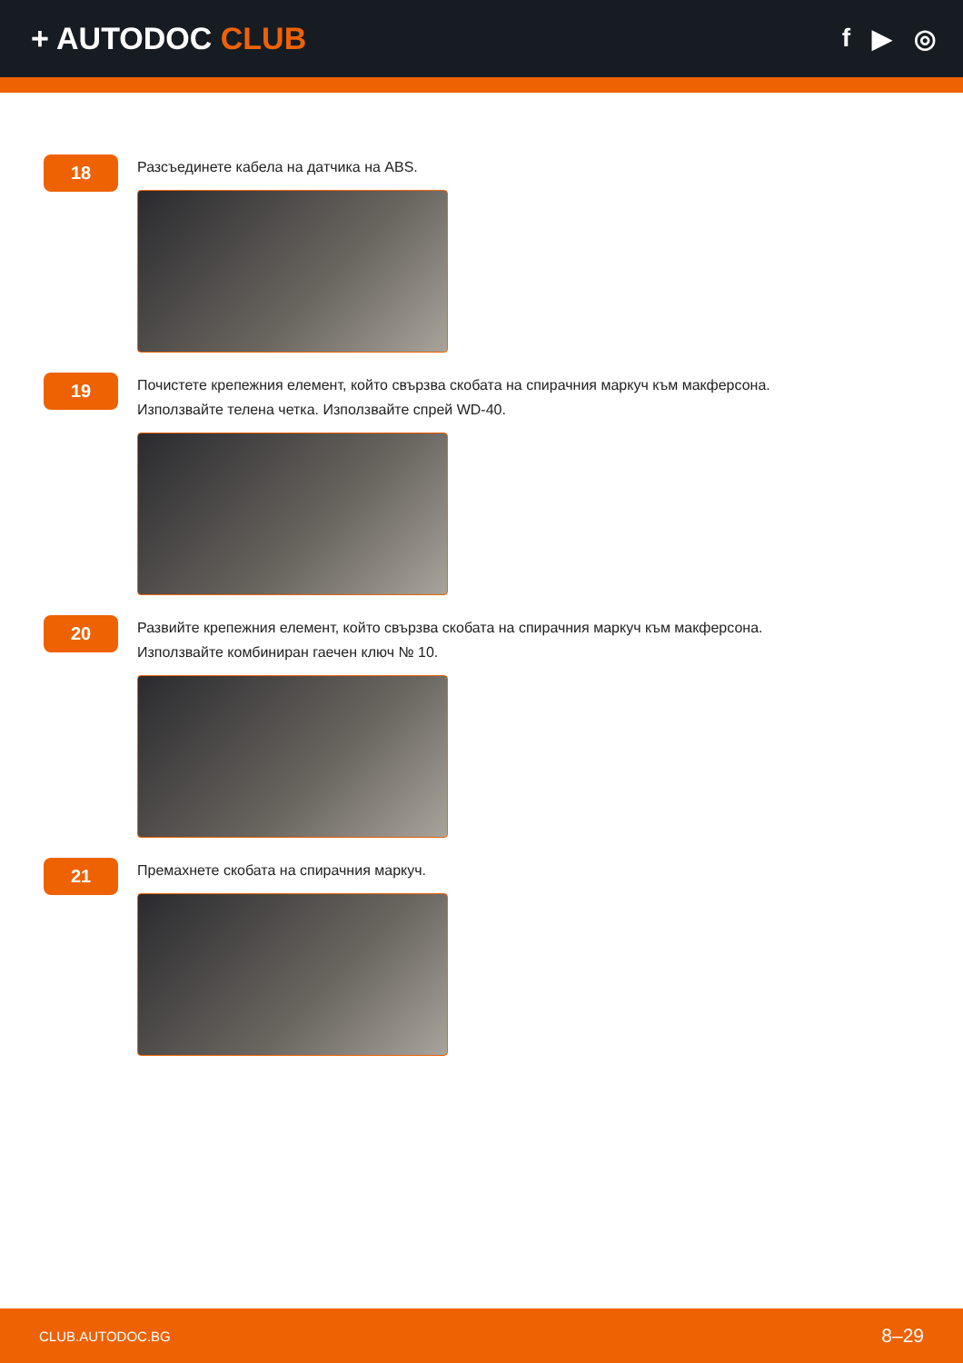+ AUTODOC CLUB
f ▶ ◎
18
Разсъединете кабела на датчика на ABS.
19
Почистете крепежния елемент, който свързва скобата на спирачния маркуч към макферсона.
Използвайте телена четка. Използвайте спрей WD-40.
20
Развийте крепежния елемент, който свързва скобата на спирачния маркуч към макферсона.
Използвайте комбиниран гаечен ключ № 10.
21
Премахнете скобата на спирачния маркуч.
CLUB.AUTODOC.BG 8–29